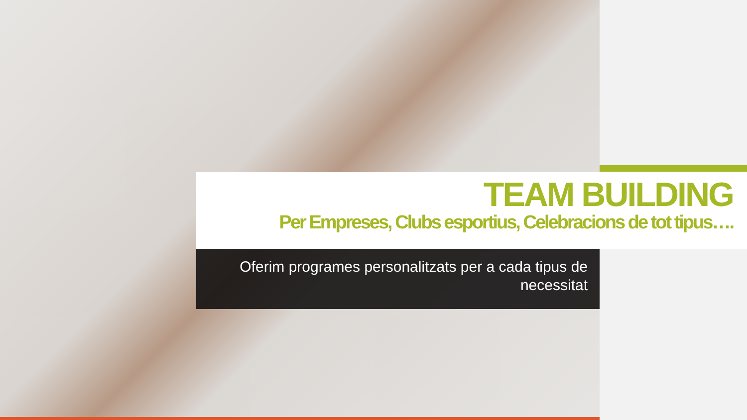TEAM BUILDING
Per Empreses, Clubs esportius, Celebracions de tot tipus….
Oferim programes personalitzats per a cada tipus de necessitat